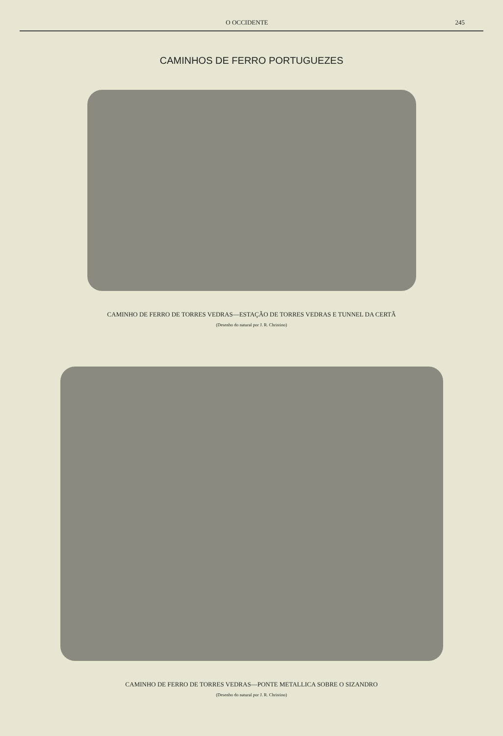O OCCIDENTE 245
CAMINHOS DE FERRO PORTUGUEZES
CAMINHO DE FERRO DE TORRES VEDRAS—ESTAÇÃO DE TORRES VEDRAS E TUNNEL DA CERTÃ
(Desenho do natural por J. R. Christino)
CAMINHO DE FERRO DE TORRES VEDRAS—PONTE METALLICA SOBRE O SIZANDRO
(Desenho do natural por J. R. Christino)